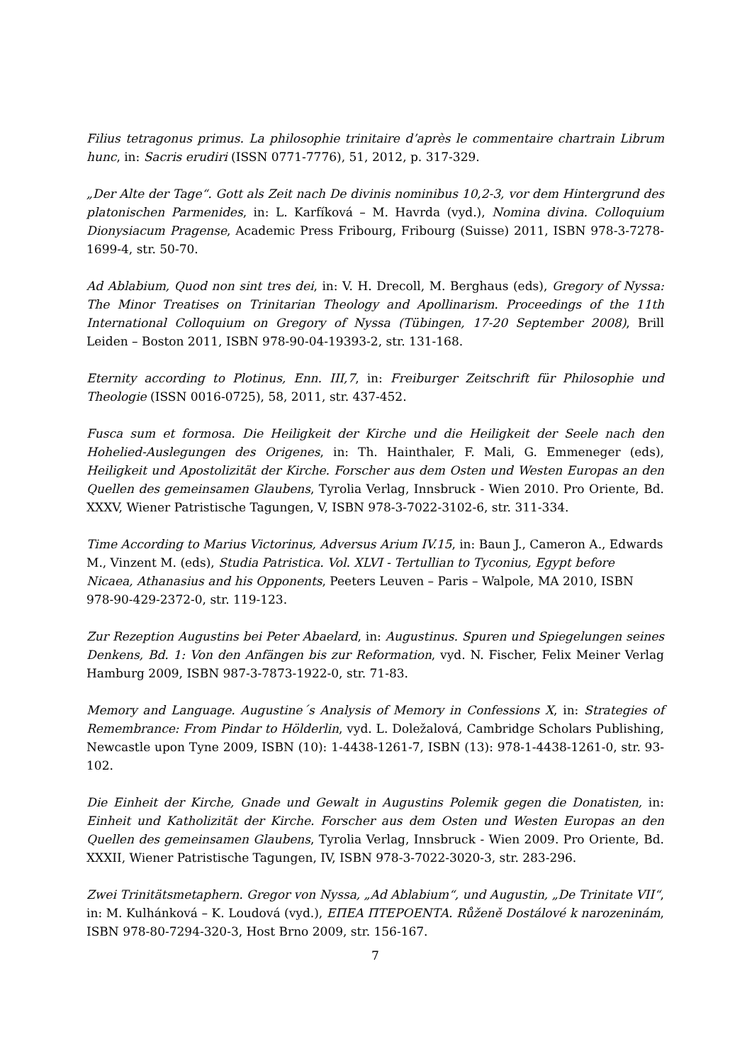Filius tetragonus primus. La philosophie trinitaire d’après le commentaire chartrain Librum hunc, in: Sacris erudiri (ISSN 0771-7776), 51, 2012, p. 317-329.
„Der Alte der Tage“. Gott als Zeit nach De divinis nominibus 10,2-3, vor dem Hintergrund des platonischen Parmenides, in: L. Karfíková – M. Havrda (vyd.), Nomina divina. Colloquium Dionysiacum Pragense, Academic Press Fribourg, Fribourg (Suisse) 2011, ISBN 978-3-7278-1699-4, str. 50-70.
Ad Ablabium, Quod non sint tres dei, in: V. H. Drecoll, M. Berghaus (eds), Gregory of Nyssa: The Minor Treatises on Trinitarian Theology and Apollinarism. Proceedings of the 11th International Colloquium on Gregory of Nyssa (Tübingen, 17-20 September 2008), Brill Leiden – Boston 2011, ISBN 978-90-04-19393-2, str. 131-168.
Eternity according to Plotinus, Enn. III,7, in: Freiburger Zeitschrift für Philosophie und Theologie (ISSN 0016-0725), 58, 2011, str. 437-452.
Fusca sum et formosa. Die Heiligkeit der Kirche und die Heiligkeit der Seele nach den Hohelied-Auslegungen des Origenes, in: Th. Hainthaler, F. Mali, G. Emmeneger (eds), Heiligkeit und Apostolizität der Kirche. Forscher aus dem Osten und Westen Europas an den Quellen des gemeinsamen Glaubens, Tyrolia Verlag, Innsbruck - Wien 2010. Pro Oriente, Bd. XXXV, Wiener Patristische Tagungen, V, ISBN 978-3-7022-3102-6, str. 311-334.
Time According to Marius Victorinus, Adversus Arium IV.15, in: Baun J., Cameron A., Edwards M., Vinzent M. (eds), Studia Patristica. Vol. XLVI - Tertullian to Tyconius, Egypt before Nicaea, Athanasius and his Opponents, Peeters Leuven – Paris – Walpole, MA 2010, ISBN 978-90-429-2372-0, str. 119-123.
Zur Rezeption Augustins bei Peter Abaelard, in: Augustinus. Spuren und Spiegelungen seines Denkens, Bd. 1: Von den Anfängen bis zur Reformation, vyd. N. Fischer, Felix Meiner Verlag Hamburg 2009, ISBN 987-3-7873-1922-0, str. 71-83.
Memory and Language. Augustine´s Analysis of Memory in Confessions X, in: Strategies of Remembrance: From Pindar to Hölderlin, vyd. L. Doležalová, Cambridge Scholars Publishing, Newcastle upon Tyne 2009, ISBN (10): 1-4438-1261-7, ISBN (13): 978-1-4438-1261-0, str. 93-102.
Die Einheit der Kirche, Gnade und Gewalt in Augustins Polemik gegen die Donatisten, in: Einheit und Katholizität der Kirche. Forscher aus dem Osten und Westen Europas an den Quellen des gemeinsamen Glaubens, Tyrolia Verlag, Innsbruck - Wien 2009. Pro Oriente, Bd. XXXII, Wiener Patristische Tagungen, IV, ISBN 978-3-7022-3020-3, str. 283-296.
Zwei Trinitätsmetaphern. Gregor von Nyssa, „Ad Ablabium“, und Augustin, „De Trinitate VII“, in: M. Kulhánková – K. Loudová (vyd.), ΕΠΕΑ ΠΤΕΡΟΕΝΤΑ. Růženě Dostálové k narozeninám, ISBN 978-80-7294-320-3, Host Brno 2009, str. 156-167.
7